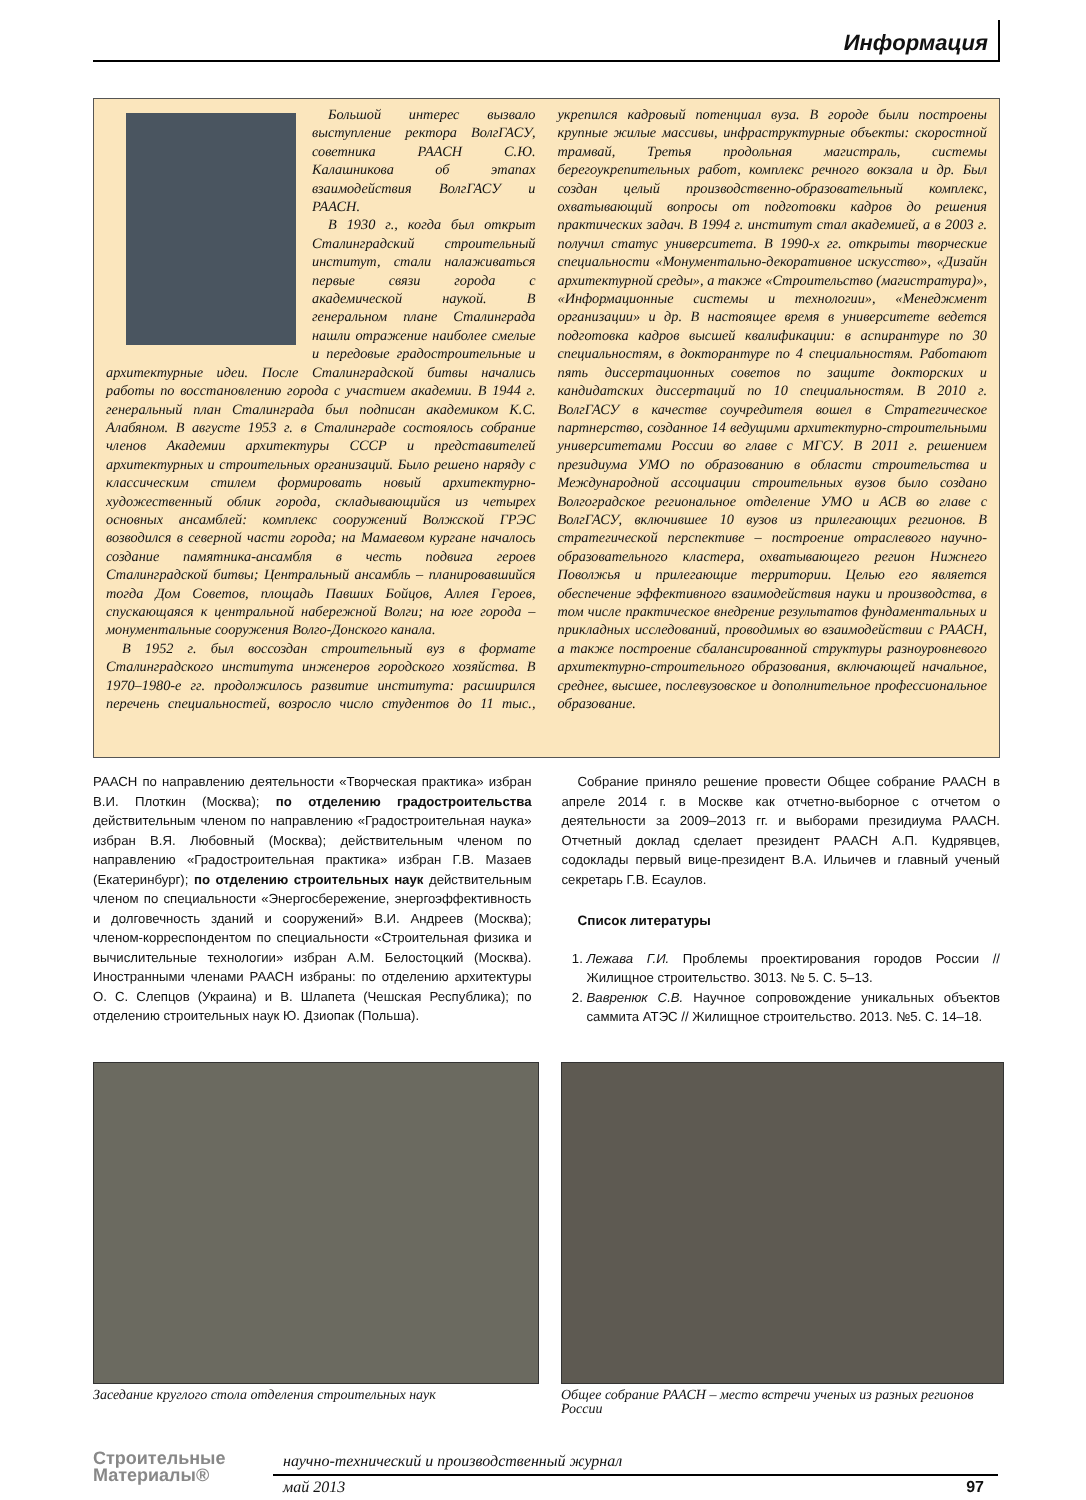Информация
Большой интерес вызвало выступление ректора ВолгГАСУ, советника РААСН С.Ю. Калашникова об этапах взаимодействия ВолгГАСУ и РААСН.
В 1930 г., когда был открыт Сталинградский строительный институт, стали налаживаться первые связи города с академической наукой. В генеральном плане Сталинграда нашли отражение наиболее смелые и передовые градостроительные и архитектурные идеи. После Сталинградской битвы начались работы по восстановлению города с участием академии. В 1944 г. генеральный план Сталинграда был подписан академиком К.С. Алабяном. В августе 1953 г. в Сталинграде состоялось собрание членов Академии архитектуры СССР и представителей архитектурных и строительных организаций. Было решено наряду с классическим стилем формировать новый архитектурно-художественный облик города, складывающийся из четырех основных ансамблей: комплекс сооружений Волжской ГРЭС возводился в северной части города; на Мамаевом кургане началось создание памятника-ансамбля в честь подвига героев Сталинградской битвы; Центральный ансамбль – планировавшийся тогда Дом Советов, площадь Павших Бойцов, Аллея Героев, спускающаяся к центральной набережной Волги; на юге города – монументальные сооружения Волго-Донского канала.
В 1952 г. был воссоздан строительный вуз в формате Сталинградского института инженеров городского хозяйства. В 1970–1980-е гг. продолжилось развитие института: расширился перечень специальностей, возросло число студентов до 11 тыс., укрепился кадровый потенциал вуза. В городе были построены крупные жилые массивы, инфраструктурные объекты: скоростной трамвай, Третья продольная магистраль, системы берегоукрепительных работ, комплекс речного вокзала и др. Был создан целый производственно-образовательный комплекс, охватывающий вопросы от подготовки кадров до решения практических задач. В 1994 г. институт стал академией, а в 2003 г. получил статус университета. В 1990-х гг. открыты творческие специальности «Монументально-декоративное искусство», «Дизайн архитектурной среды», а также «Строительство (магистратура)», «Информационные системы и технологии», «Менеджмент организации» и др. В настоящее время в университете ведется подготовка кадров высшей квалификации: в аспирантуре по 30 специальностям, в докторантуре по 4 специальностям. Работают пять диссертационных советов по защите докторских и кандидатских диссертаций по 10 специальностям. В 2010 г. ВолгГАСУ в качестве соучредителя вошел в Стратегическое партнерство, созданное 14 ведущими архитектурно-строительными университетами России во главе с МГСУ. В 2011 г. решением президиума УМО по образованию в области строительства и Международной ассоциации строительных вузов было создано Волгоградское региональное отделение УМО и АСВ во главе с ВолгГАСУ, включившее 10 вузов из прилегающих регионов. В стратегической перспективе – построение отраслевого научно-образовательного кластера, охватывающего регион Нижнего Поволжья и прилегающие территории. Целью его является обеспечение эффективного взаимодействия науки и производства, в том числе практическое внедрение результатов фундаментальных и прикладных исследований, проводимых во взаимодействии с РААСН, а также построение сбалансированной структуры разноуровневого архитектурно-строительного образования, включающей начальное, среднее, высшее, послевузовское и дополнительное профессиональное образование.
РААСН по направлению деятельности «Творческая практика» избран В.И. Плоткин (Москва); по отделению градостроительства действительным членом по направлению «Градостроительная наука» избран В.Я. Любовный (Москва); действительным членом по направлению «Градостроительная практика» избран Г.В. Мазаев (Екатеринбург); по отделению строительных наук действительным членом по специальности «Энергосбережение, энергоэффективность и долговечность зданий и сооружений» В.И. Андреев (Москва); членом-корреспондентом по специальности «Строительная физика и вычислительные технологии» избран А.М. Белостоцкий (Москва). Иностранными членами РААСН избраны: по отделению архитектуры О. С. Слепцов (Украина) и В. Шлапета (Чешская Республика); по отделению строительных наук Ю. Дзиопак (Польша).
Собрание приняло решение провести Общее собрание РААСН в апреле 2014 г. в Москве как отчетно-выборное с отчетом о деятельности за 2009–2013 гг. и выборами президиума РААСН. Отчетный доклад сделает президент РААСН А.П. Кудрявцев, содоклады первый вице-президент В.А. Ильичев и главный ученый секретарь Г.В. Есаулов.
Список литературы
1. Лежава Г.И. Проблемы проектирования городов России //Жилищное строительство. 3013. № 5. С. 5–13.
2. Вавренюк С.В. Научное сопровождение уникальных объектов саммита АТЭС // Жилищное строительство. 2013. №5. С. 14–18.
Заседание круглого стола отделения строительных наук
Общее собрание РААСН – место встречи ученых из разных регионов России
Строительные
Материалы®
научно-технический и производственный журнал
май 2013 97